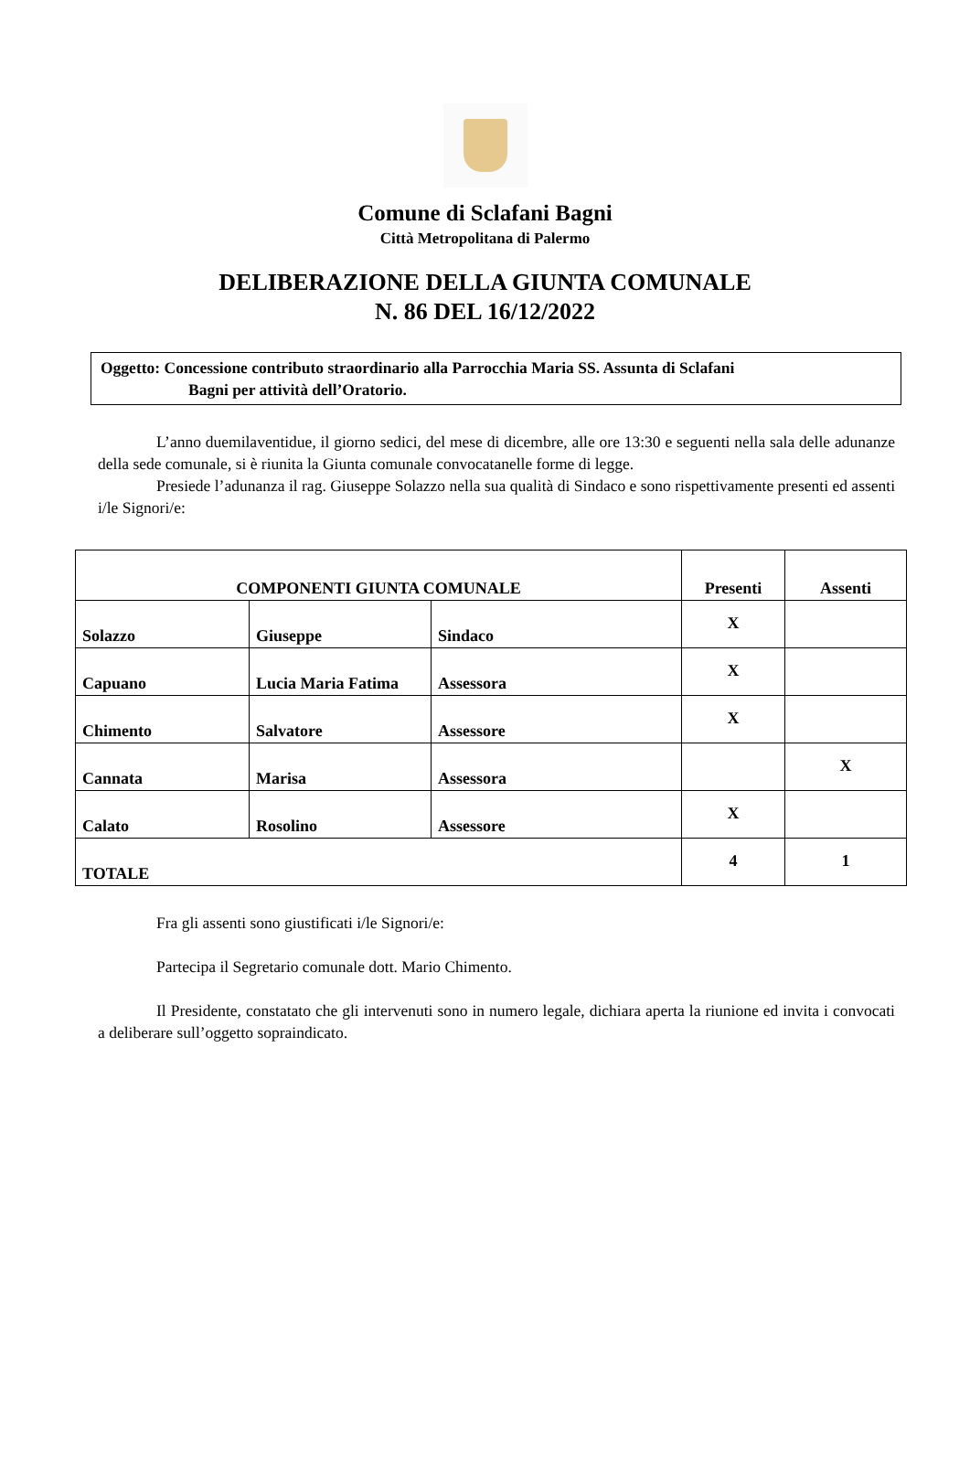Comune di Sclafani Bagni
Città Metropolitana di Palermo
DELIBERAZIONE DELLA GIUNTA COMUNALE
N. 86 DEL 16/12/2022
Oggetto: Concessione contributo straordinario alla Parrocchia Maria SS. Assunta di Sclafani
Bagni per attività dell’Oratorio.
L’anno duemilaventidue, il giorno sedici, del mese di dicembre, alle ore 13:30 e seguenti nella sala delle adunanze della sede comunale, si è riunita la Giunta comunale convocatanelle forme di legge.
Presiede l’adunanza il rag. Giuseppe Solazzo nella sua qualità di Sindaco e sono rispettivamente presenti ed assenti i/le Signori/e:
| COMPONENTI GIUNTA COMUNALE | | | Presenti | Assenti |
| --- | --- | --- | --- | --- |
| Solazzo | Giuseppe | Sindaco | X | |
| Capuano | Lucia Maria Fatima | Assessora | X | |
| Chimento | Salvatore | Assessore | X | |
| Cannata | Marisa | Assessora | | X |
| Calato | Rosolino | Assessore | X | |
| TOTALE | | | 4 | 1 |
Fra gli assenti sono giustificati i/le Signori/e:
Partecipa il Segretario comunale dott. Mario Chimento.
Il Presidente, constatato che gli intervenuti sono in numero legale, dichiara aperta la riunione ed invita i convocati a deliberare sull’oggetto sopraindicato.